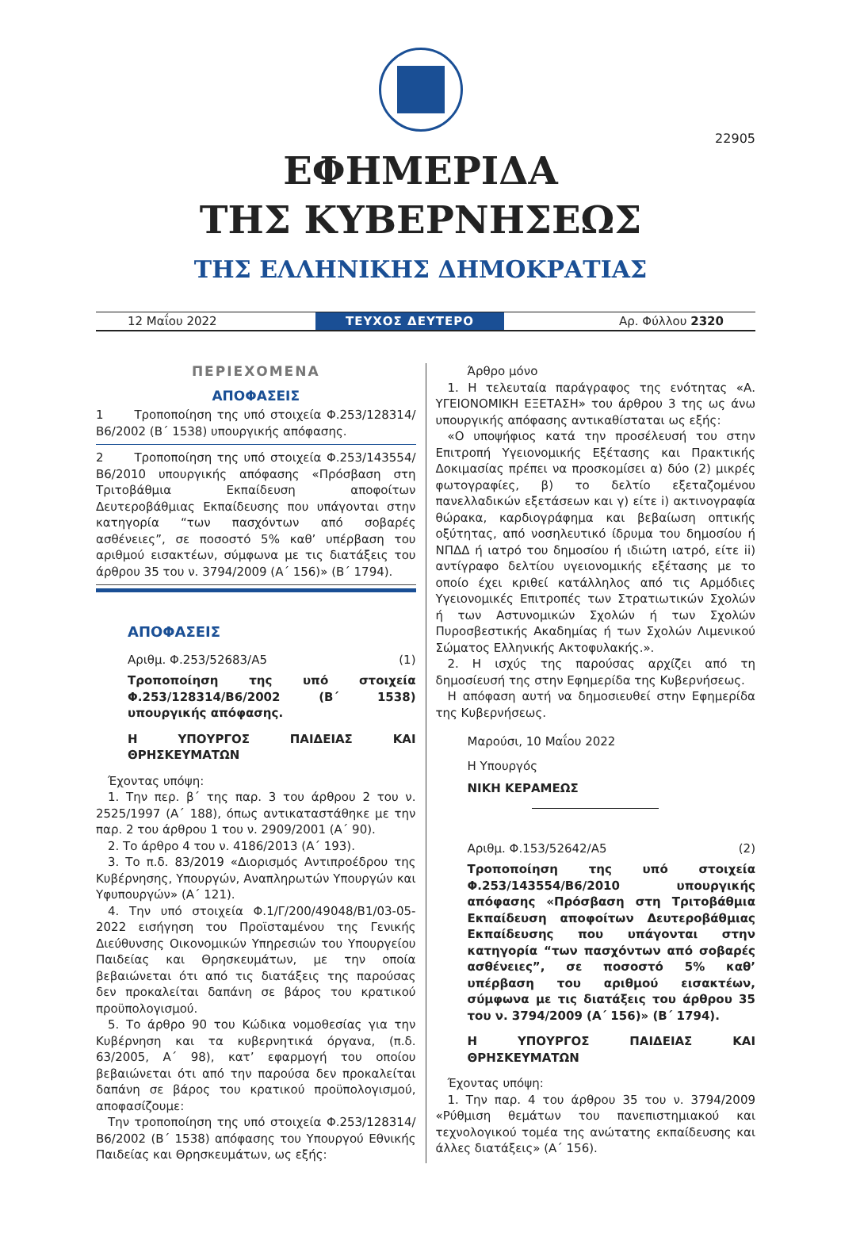22905
ΕΦΗΜΕΡΙΔΑ
ΤΗΣ ΚΥΒΕΡΝΗΣΕΩΣ
ΤΗΣ ΕΛΛΗΝΙΚΗΣ ΔΗΜΟΚΡΑΤΙΑΣ
12 Μαΐου 2022
ΤΕΥΧΟΣ ΔΕΥΤΕΡΟ
Αρ. Φύλλου 2320
ΠΕΡΙΕΧΟΜΕΝΑ
ΑΠΟΦΑΣΕΙΣ
1 Τροποποίηση της υπό στοιχεία Φ.253/128314/Β6/2002 (Β΄ 1538) υπουργικής απόφασης.
2 Τροποποίηση της υπό στοιχεία Φ.253/143554/Β6/2010 υπουργικής απόφασης «Πρόσβαση στη Τριτοβάθμια Εκπαίδευση αποφοίτων Δευτεροβάθμιας Εκπαίδευσης που υπάγονται στην κατηγορία “των πασχόντων από σοβαρές ασθένειες”, σε ποσοστό 5% καθ’ υπέρβαση του αριθμού εισακτέων, σύμφωνα με τις διατάξεις του άρθρου 35 του ν. 3794/2009 (Α΄ 156)» (Β΄ 1794).
ΑΠΟΦΑΣΕΙΣ
Αριθμ. Φ.253/52683/Α5 (1)
Τροποποίηση της υπό στοιχεία Φ.253/128314/Β6/2002 (Β΄ 1538) υπουργικής απόφασης.
Η ΥΠΟΥΡΓΟΣ ΠΑΙΔΕΙΑΣ ΚΑΙ ΘΡΗΣΚΕΥΜΑΤΩΝ
Έχοντας υπόψη:
1. Την περ. β΄ της παρ. 3 του άρθρου 2 του ν. 2525/1997 (Α΄ 188), όπως αντικαταστάθηκε με την παρ. 2 του άρθρου 1 του ν. 2909/2001 (Α΄ 90).
2. Το άρθρο 4 του ν. 4186/2013 (Α΄ 193).
3. Το π.δ. 83/2019 «Διορισμός Αντιπροέδρου της Κυβέρνησης, Υπουργών, Αναπληρωτών Υπουργών και Υφυπουργών» (Α΄ 121).
4. Την υπό στοιχεία Φ.1/Γ/200/49048/Β1/03-05-2022 εισήγηση του Προϊσταμένου της Γενικής Διεύθυνσης Οικονομικών Υπηρεσιών του Υπουργείου Παιδείας και Θρησκευμάτων, με την οποία βεβαιώνεται ότι από τις διατάξεις της παρούσας δεν προκαλείται δαπάνη σε βάρος του κρατικού προϋπολογισμού.
5. Το άρθρο 90 του Κώδικα νομοθεσίας για την Κυβέρνηση και τα κυβερνητικά όργανα, (π.δ. 63/2005, Α΄ 98), κατ’ εφαρμογή του οποίου βεβαιώνεται ότι από την παρούσα δεν προκαλείται δαπάνη σε βάρος του κρατικού προϋπολογισμού, αποφασίζουμε:
Την τροποποίηση της υπό στοιχεία Φ.253/128314/Β6/2002 (Β΄ 1538) απόφασης του Υπουργού Εθνικής Παιδείας και Θρησκευμάτων, ως εξής:
Άρθρο μόνο
1. Η τελευταία παράγραφος της ενότητας «Α. ΥΓΕΙΟΝΟΜΙΚΗ ΕΞΕΤΑΣΗ» του άρθρου 3 της ως άνω υπουργικής απόφασης αντικαθίσταται ως εξής:
«Ο υποψήφιος κατά την προσέλευσή του στην Επιτροπή Υγειονομικής Εξέτασης και Πρακτικής Δοκιμασίας πρέπει να προσκομίσει α) δύο (2) μικρές φωτογραφίες, β) το δελτίο εξεταζομένου πανελλαδικών εξετάσεων και γ) είτε i) ακτινογραφία θώρακα, καρδιογράφημα και βεβαίωση οπτικής οξύτητας, από νοσηλευτικό ίδρυμα του δημοσίου ή ΝΠΔΔ ή ιατρό του δημοσίου ή ιδιώτη ιατρό, είτε ii) αντίγραφο δελτίου υγειονομικής εξέτασης με το οποίο έχει κριθεί κατάλληλος από τις Αρμόδιες Υγειονομικές Επιτροπές των Στρατιωτικών Σχολών ή των Αστυνομικών Σχολών ή των Σχολών Πυροσβεστικής Ακαδημίας ή των Σχολών Λιμενικού Σώματος Ελληνικής Ακτοφυλακής.».
2. Η ισχύς της παρούσας αρχίζει από τη δημοσίευσή της στην Εφημερίδα της Κυβερνήσεως.
Η απόφαση αυτή να δημοσιευθεί στην Εφημερίδα της Κυβερνήσεως.
Μαρούσι, 10 Μαΐου 2022
Η Υπουργός
ΝΙΚΗ ΚΕΡΑΜΕΩΣ
Αριθμ. Φ.153/52642/Α5 (2)
Τροποποίηση της υπό στοιχεία Φ.253/143554/Β6/2010 υπουργικής απόφασης «Πρόσβαση στη Τριτοβάθμια Εκπαίδευση αποφοίτων Δευτεροβάθμιας Εκπαίδευσης που υπάγονται στην κατηγορία “των πασχόντων από σοβαρές ασθένειες”, σε ποσοστό 5% καθ’ υπέρβαση του αριθμού εισακτέων, σύμφωνα με τις διατάξεις του άρθρου 35 του ν. 3794/2009 (Α΄ 156)» (Β΄ 1794).
Η ΥΠΟΥΡΓΟΣ ΠΑΙΔΕΙΑΣ ΚΑΙ ΘΡΗΣΚΕΥΜΑΤΩΝ
Έχοντας υπόψη:
1. Την παρ. 4 του άρθρου 35 του ν. 3794/2009 «Ρύθμιση θεμάτων του πανεπιστημιακού και τεχνολογικού τομέα της ανώτατης εκπαίδευσης και άλλες διατάξεις» (Α΄ 156).